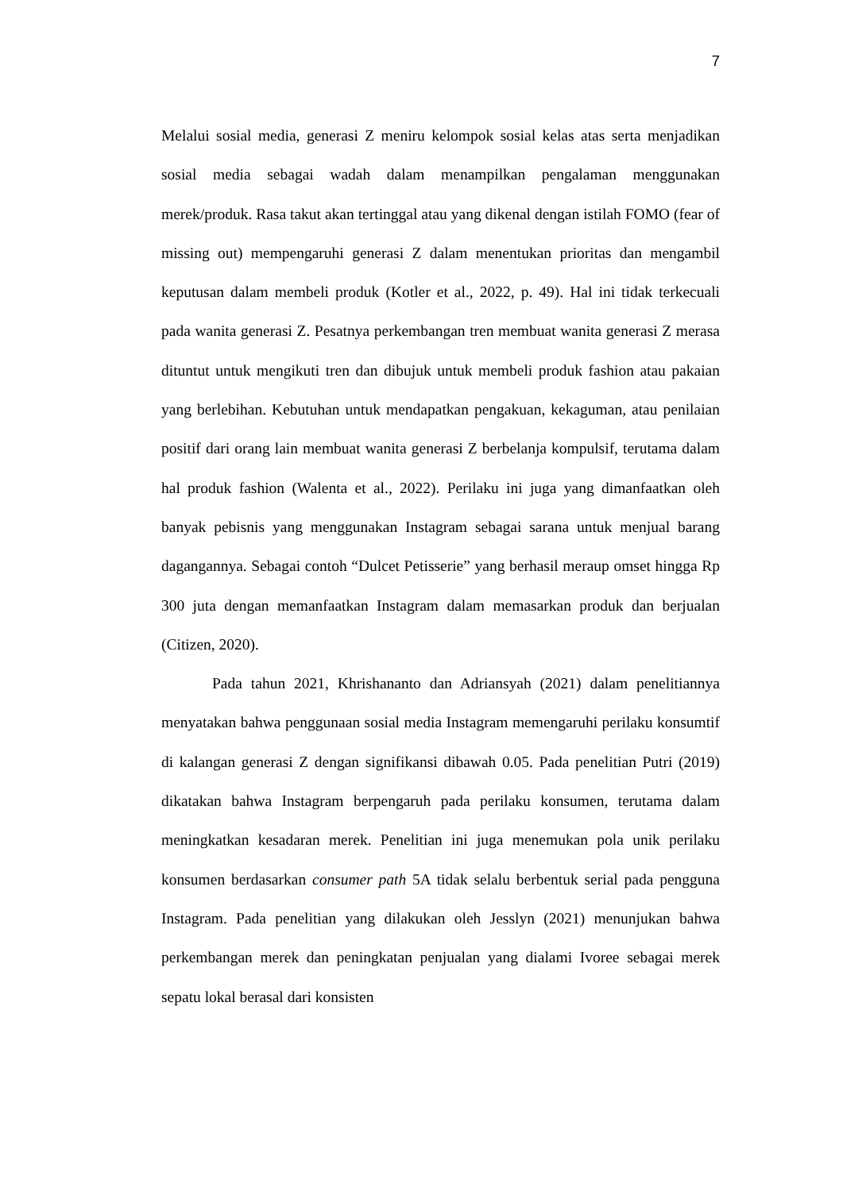7
Melalui sosial media, generasi Z meniru kelompok sosial kelas atas serta menjadikan sosial media sebagai wadah dalam menampilkan pengalaman menggunakan merek/produk. Rasa takut akan tertinggal atau yang dikenal dengan istilah FOMO (fear of missing out) mempengaruhi generasi Z dalam menentukan prioritas dan mengambil keputusan dalam membeli produk (Kotler et al., 2022, p. 49). Hal ini tidak terkecuali pada wanita generasi Z. Pesatnya perkembangan tren membuat wanita generasi Z merasa dituntut untuk mengikuti tren dan dibujuk untuk membeli produk fashion atau pakaian yang berlebihan. Kebutuhan untuk mendapatkan pengakuan, kekaguman, atau penilaian positif dari orang lain membuat wanita generasi Z berbelanja kompulsif, terutama dalam hal produk fashion (Walenta et al., 2022). Perilaku ini juga yang dimanfaatkan oleh banyak pebisnis yang menggunakan Instagram sebagai sarana untuk menjual barang dagangannya. Sebagai contoh “Dulcet Petisserie” yang berhasil meraup omset hingga Rp 300 juta dengan memanfaatkan Instagram dalam memasarkan produk dan berjualan (Citizen, 2020).
Pada tahun 2021, Khrishananto dan Adriansyah (2021) dalam penelitiannya menyatakan bahwa penggunaan sosial media Instagram memengaruhi perilaku konsumtif di kalangan generasi Z dengan signifikansi dibawah 0.05. Pada penelitian Putri (2019) dikatakan bahwa Instagram berpengaruh pada perilaku konsumen, terutama dalam meningkatkan kesadaran merek. Penelitian ini juga menemukan pola unik perilaku konsumen berdasarkan consumer path 5A tidak selalu berbentuk serial pada pengguna Instagram. Pada penelitian yang dilakukan oleh Jesslyn (2021) menunjukan bahwa perkembangan merek dan peningkatan penjualan yang dialami Ivoree sebagai merek sepatu lokal berasal dari konsisten